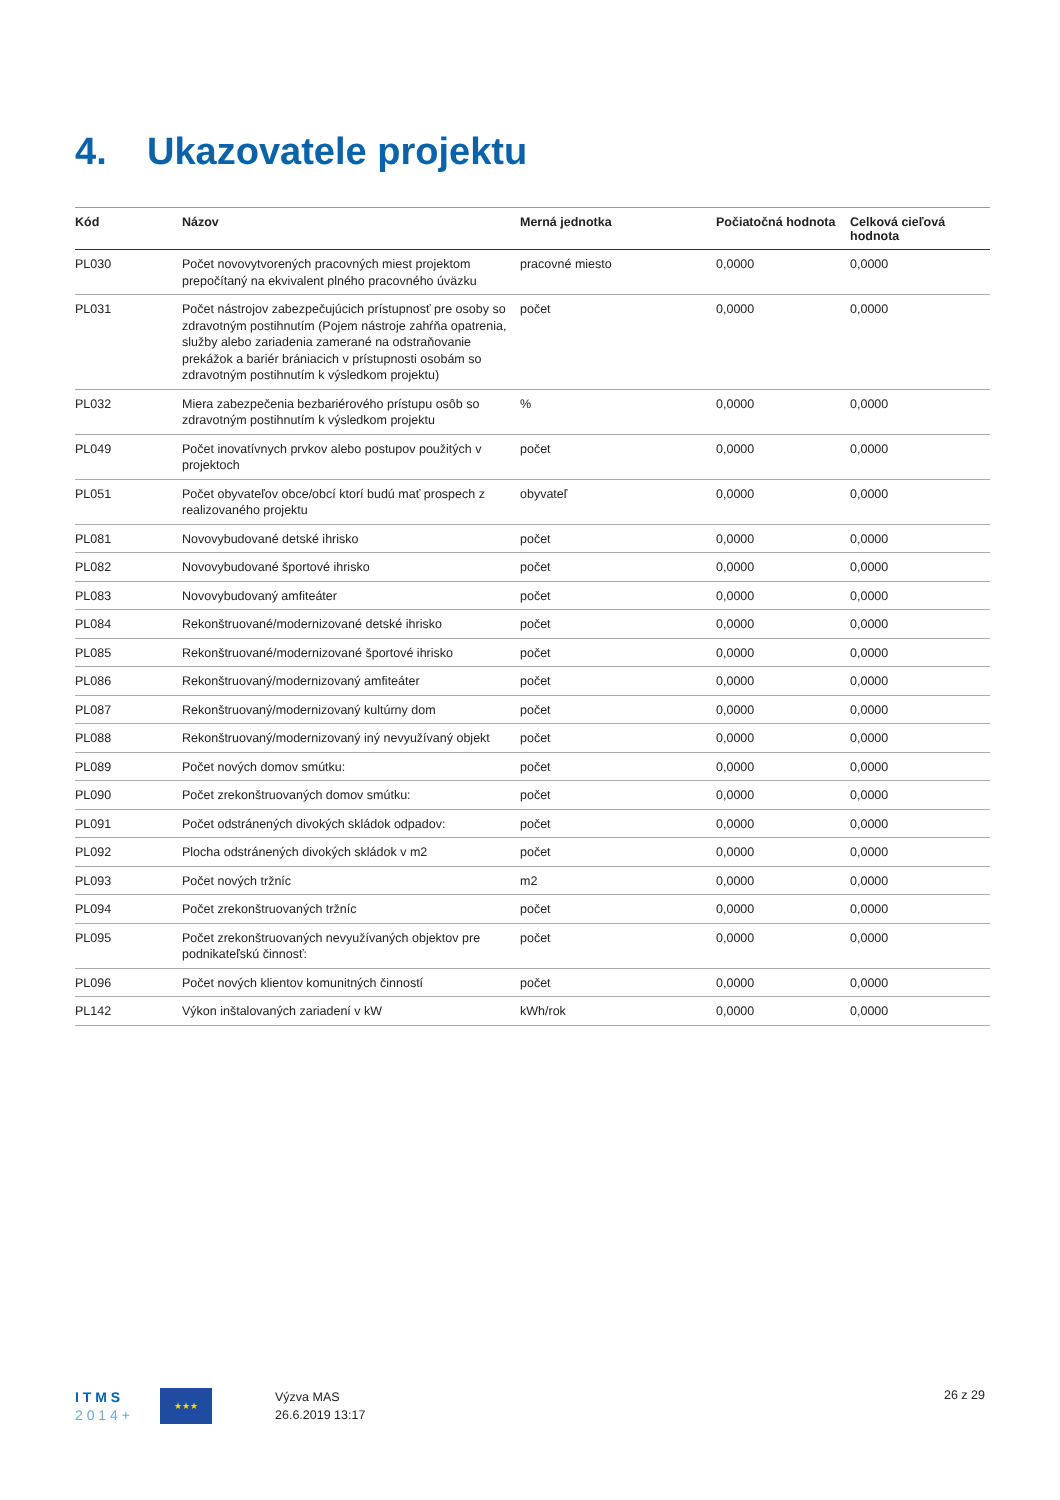4. Ukazovatele projektu
| Kód | Názov | Merná jednotka | Počiatočná hodnota | Celková cieľová hodnota |
| --- | --- | --- | --- | --- |
| PL030 | Počet novovytvorených pracovných miest projektom prepočítaný na ekvivalent plného pracovného úväzku | pracovné miesto | 0,0000 | 0,0000 |
| PL031 | Počet nástrojov zabezpečujúcich prístupnosť pre osoby so zdravotným postihnutím (Pojem nástroje zahŕňa opatrenia, služby alebo zariadenia zamerané na odstraňovanie prekážok a bariér brániacich v prístupnosti osobám so zdravotným postihnutím k výsledkom projektu) | počet | 0,0000 | 0,0000 |
| PL032 | Miera zabezpečenia bezbariérového prístupu osôb so zdravotným postihnutím k výsledkom projektu | % | 0,0000 | 0,0000 |
| PL049 | Počet inovatívnych prvkov alebo postupov použitých v projektoch | počet | 0,0000 | 0,0000 |
| PL051 | Počet obyvateľov obce/obcí ktorí budú mať prospech z realizovaného projektu | obyvateľ | 0,0000 | 0,0000 |
| PL081 | Novovybudované detské ihrisko | počet | 0,0000 | 0,0000 |
| PL082 | Novovybudované športové ihrisko | počet | 0,0000 | 0,0000 |
| PL083 | Novovybudovaný amfiteáter | počet | 0,0000 | 0,0000 |
| PL084 | Rekonštruované/modernizované detské ihrisko | počet | 0,0000 | 0,0000 |
| PL085 | Rekonštruované/modernizované športové ihrisko | počet | 0,0000 | 0,0000 |
| PL086 | Rekonštruovaný/modernizovaný amfiteáter | počet | 0,0000 | 0,0000 |
| PL087 | Rekonštruovaný/modernizovaný kultúrny dom | počet | 0,0000 | 0,0000 |
| PL088 | Rekonštruovaný/modernizovaný iný nevyužívaný objekt | počet | 0,0000 | 0,0000 |
| PL089 | Počet nových domov smútku: | počet | 0,0000 | 0,0000 |
| PL090 | Počet zrekonštruovaných domov smútku: | počet | 0,0000 | 0,0000 |
| PL091 | Počet odstránených divokých skládok odpadov: | počet | 0,0000 | 0,0000 |
| PL092 | Plocha odstránených divokých skládok v m2 | počet | 0,0000 | 0,0000 |
| PL093 | Počet nových tržníc | m2 | 0,0000 | 0,0000 |
| PL094 | Počet zrekonštruovaných tržníc | počet | 0,0000 | 0,0000 |
| PL095 | Počet zrekonštruovaných nevyužívaných objektov pre podnikateľskú činnosť: | počet | 0,0000 | 0,0000 |
| PL096 | Počet nových klientov komunitných činností | počet | 0,0000 | 0,0000 |
| PL142 | Výkon inštalovaných zariadení v kW | kWh/rok | 0,0000 | 0,0000 |
I T M S
2 0 1 4 +
★★★
Výzva MAS
26.6.2019 13:17
26 z 29